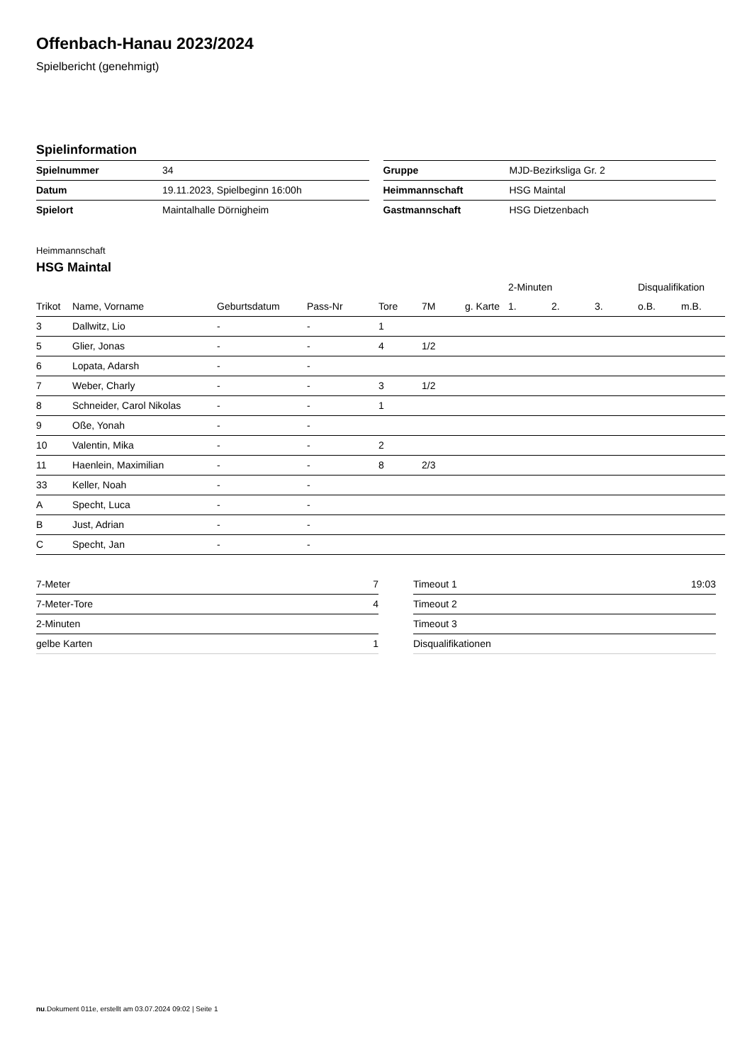Offenbach-Hanau 2023/2024
Spielbericht (genehmigt)
Spielinformation
| Spielnummer | 34 |
| Datum | 19.11.2023, Spielbeginn 16:00h |
| Spielort | Maintalhalle Dörnigheim |
| Gruppe | MJD-Bezirksliga Gr. 2 |
| Heimmannschaft | HSG Maintal |
| Gastmannschaft | HSG Dietzenbach |
Heimmannschaft
HSG Maintal
| | | | | | | | 2-Minuten | | | Disqualifikation | |
| --- | --- | --- | --- | --- | --- | --- | --- | --- | --- | --- | --- |
| Trikot | Name, Vorname | Geburtsdatum | Pass-Nr | Tore | 7M | g. Karte | 1. | 2. | 3. | o.B. | m.B. |
| 3 | Dallwitz, Lio | - | - | 1 | | | | | | | |
| 5 | Glier, Jonas | - | - | 4 | 1/2 | | | | | | |
| 6 | Lopata, Adarsh | - | - | | | | | | | | |
| 7 | Weber, Charly | - | - | 3 | 1/2 | | | | | | |
| 8 | Schneider, Carol Nikolas | - | - | 1 | | | | | | | |
| 9 | Oße, Yonah | - | - | | | | | | | | |
| 10 | Valentin, Mika | - | - | 2 | | | | | | | |
| 11 | Haenlein, Maximilian | - | - | 8 | 2/3 | | | | | | |
| 33 | Keller, Noah | - | - | | | | | | | | |
| A | Specht, Luca | - | - | | | | | | | | |
| B | Just, Adrian | - | - | | | | | | | | |
| C | Specht, Jan | - | - | | | | | | | | |
| 7-Meter | 7 |
| 7-Meter-Tore | 4 |
| 2-Minuten | |
| gelbe Karten | 1 |
| Timeout 1 | 19:03 |
| Timeout 2 | |
| Timeout 3 | |
| Disqualifikationen | |
nu.Dokument 011e, erstellt am 03.07.2024 09:02 | Seite 1